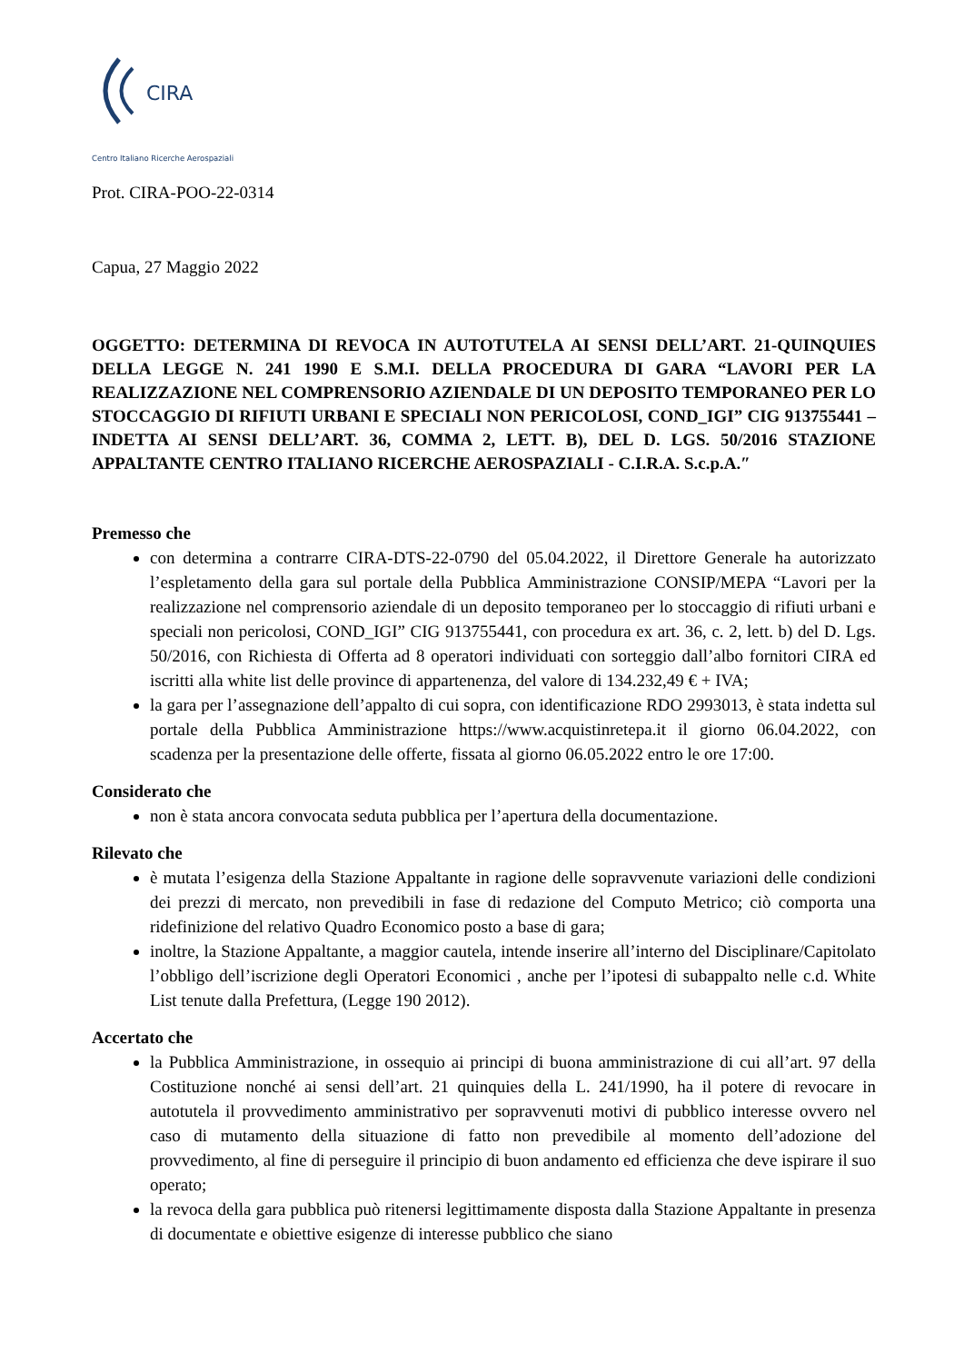CIRA
Centro Italiano Ricerche Aerospaziali
Prot. CIRA-POO-22-0314
Capua, 27 Maggio 2022
OGGETTO: DETERMINA DI REVOCA IN AUTOTUTELA AI SENSI DELL’ART. 21-QUINQUIES DELLA LEGGE N. 241 1990 E S.M.I. DELLA PROCEDURA DI GARA “LAVORI PER LA REALIZZAZIONE NEL COMPRENSORIO AZIENDALE DI UN DEPOSITO TEMPORANEO PER LO STOCCAGGIO DI RIFIUTI URBANI E SPECIALI NON PERICOLOSI, COND_IGI” CIG 913755441 – INDETTA AI SENSI DELL’ART. 36, COMMA 2, LETT. B), DEL D. LGS. 50/2016 STAZIONE APPALTANTE CENTRO ITALIANO RICERCHE AEROSPAZIALI - C.I.R.A. S.c.p.A.″
Premesso che
con determina a contrarre CIRA-DTS-22-0790 del 05.04.2022, il Direttore Generale ha autorizzato l’espletamento della gara sul portale della Pubblica Amministrazione CONSIP/MEPA “Lavori per la realizzazione nel comprensorio aziendale di un deposito temporaneo per lo stoccaggio di rifiuti urbani e speciali non pericolosi, COND_IGI” CIG 913755441, con procedura ex art. 36, c. 2, lett. b) del D. Lgs. 50/2016, con Richiesta di Offerta ad 8 operatori individuati con sorteggio dall’albo fornitori CIRA ed iscritti alla white list delle province di appartenenza, del valore di 134.232,49 € + IVA;
la gara per l’assegnazione dell’appalto di cui sopra, con identificazione RDO 2993013, è stata indetta sul portale della Pubblica Amministrazione https://www.acquistinretepa.it il giorno 06.04.2022, con scadenza per la presentazione delle offerte, fissata al giorno 06.05.2022 entro le ore 17:00.
Considerato che
non è stata ancora convocata seduta pubblica per l’apertura della documentazione.
Rilevato che
è mutata l’esigenza della Stazione Appaltante in ragione delle sopravvenute variazioni delle condizioni dei prezzi di mercato, non prevedibili in fase di redazione del Computo Metrico; ciò comporta una ridefinizione del relativo Quadro Economico posto a base di gara;
inoltre, la Stazione Appaltante, a maggior cautela, intende inserire all’interno del Disciplinare/Capitolato l’obbligo dell’iscrizione degli Operatori Economici , anche per l’ipotesi di subappalto nelle c.d. White List tenute dalla Prefettura, (Legge 190 2012).
Accertato che
la Pubblica Amministrazione, in ossequio ai principi di buona amministrazione di cui all’art. 97 della Costituzione nonché ai sensi dell’art. 21 quinquies della L. 241/1990, ha il potere di revocare in autotutela il provvedimento amministrativo per sopravvenuti motivi di pubblico interesse ovvero nel caso di mutamento della situazione di fatto non prevedibile al momento dell’adozione del provvedimento, al fine di perseguire il principio di buon andamento ed efficienza che deve ispirare il suo operato;
la revoca della gara pubblica può ritenersi legittimamente disposta dalla Stazione Appaltante in presenza di documentate e obiettive esigenze di interesse pubblico che siano